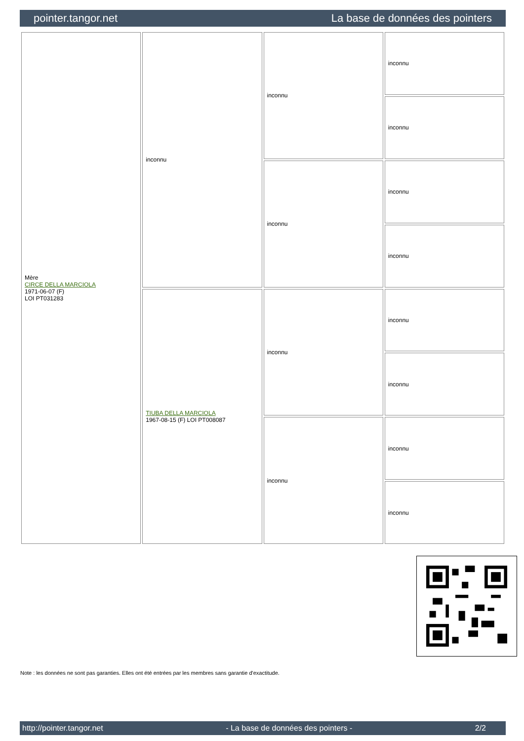pointer.tangor.net La base de données des pointers
| Mère CIRCE DELLA MARCIOLA 1971-06-07 (F) LOI PT031283 | inconnu | inconnu | inconnu |
| | | | inconnu |
| | | inconnu | inconnu |
| | | | inconnu |
| | TIUBA DELLA MARCIOLA 1967-08-15 (F) LOI PT008087 | inconnu | inconnu |
| | | | inconnu |
| | | inconnu | inconnu |
| | | | inconnu |
Note : les données ne sont pas garanties. Elles ont été entrées par les membres sans garantie d'exactitude.
http://pointer.tangor.net - La base de données des pointers - 2/2